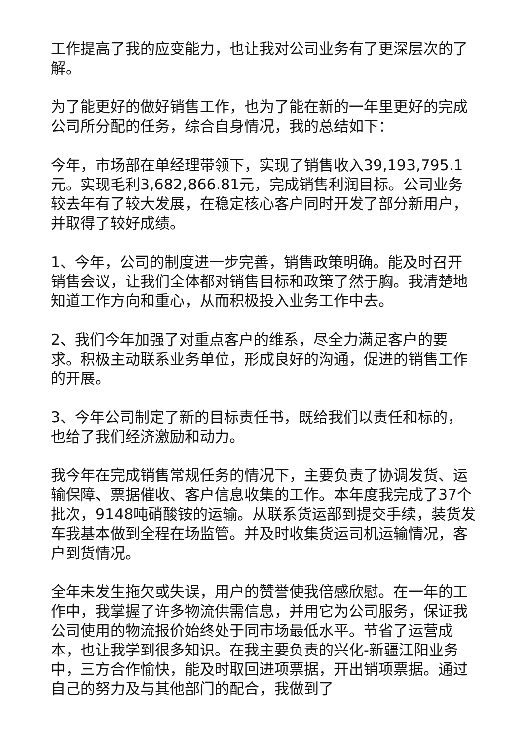工作提高了我的应变能力，也让我对公司业务有了更深层次的了解。
为了能更好的做好销售工作，也为了能在新的一年里更好的完成公司所分配的任务，综合自身情况，我的总结如下：
今年，市场部在单经理带领下，实现了销售收入39,193,795.1元。实现毛利3,682,866.81元，完成销售利润目标。公司业务较去年有了较大发展，在稳定核心客户同时开发了部分新用户，并取得了较好成绩。
1、今年，公司的制度进一步完善，销售政策明确。能及时召开销售会议，让我们全体都对销售目标和政策了然于胸。我清楚地知道工作方向和重心，从而积极投入业务工作中去。
2、我们今年加强了对重点客户的维系，尽全力满足客户的要求。积极主动联系业务单位，形成良好的沟通，促进的销售工作的开展。
3、今年公司制定了新的目标责任书，既给我们以责任和标的，也给了我们经济激励和动力。
我今年在完成销售常规任务的情况下，主要负责了协调发货、运输保障、票据催收、客户信息收集的工作。本年度我完成了37个批次，9148吨硝酸铵的运输。从联系货运部到提交手续，装货发车我基本做到全程在场监管。并及时收集货运司机运输情况，客户到货情况。
全年未发生拖欠或失误，用户的赞誉使我倍感欣慰。在一年的工作中，我掌握了许多物流供需信息，并用它为公司服务，保证我公司使用的物流报价始终处于同市场最低水平。节省了运营成本，也让我学到很多知识。在我主要负责的兴化-新疆江阳业务中，三方合作愉快，能及时取回进项票据，开出销项票据。通过自己的努力及与其他部门的配合，我做到了